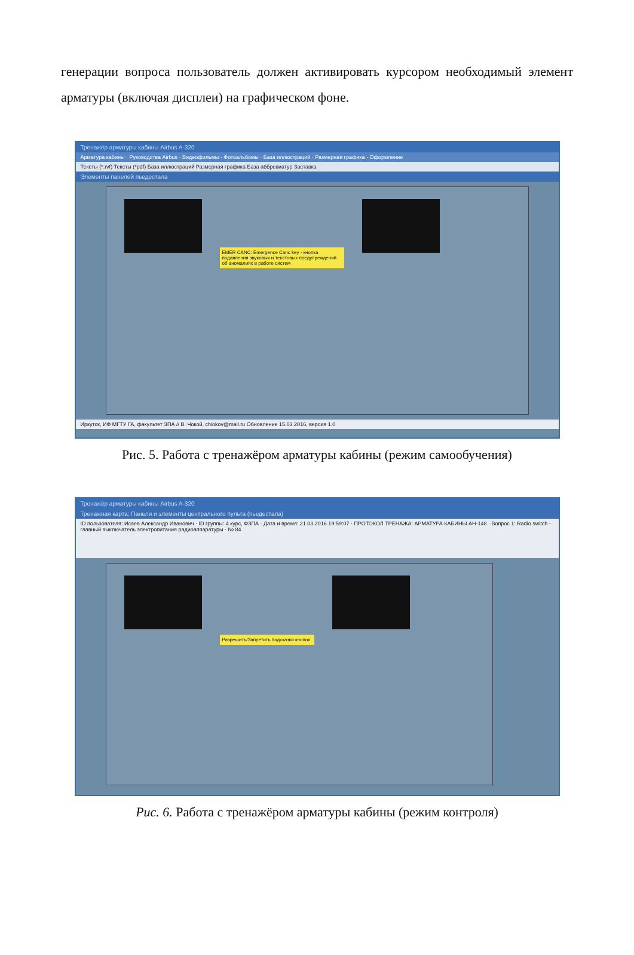генерации вопроса пользователь должен активировать курсором необходимый элемент арматуры (включая дисплеи) на графическом фоне.
Тренажёр арматуры кабины Airbus A-320
Арматура кабины · Руководства Airbus · Видеофильмы · Фотоальбомы · База иллюстраций · Размерная графика · Оформление
Тексты (*.rvf) Тексты (*pdf) База иллюстраций Размерная графика База аббревиатур Заставка
Элементы панелей пьедестала
EMER CANC: Emergence Canc key - кнопка подавления звуковых и текстовых предупреждений об аномалиях в работе систем
Иркутск, ИФ МГТУ ГА, факультет ЗПА // В. Чокой, chiokov@mail.ru Обновление 15.03.2016, версия 1.0
Рис. 5. Работа с тренажёром арматуры кабины (режим самообучения)
Тренажёр арматуры кабины Airbus A-320
Тренажная карта: Панели и элементы центрального пульта (пьедестала)
ID пользователя: Исаев Александр Иванович · ID группы: 4 курс, ФЗПА · Дата и время: 21.03.2016 19:59:07 · ПРОТОКОЛ ТРЕНАЖА: АРМАТУРА КАБИНЫ АН-148 · Вопрос 1: Radio switch - главный выключатель электропитания радиоаппаратуры · № 84
Разрешить/Запретить подсказки кнопок
Рис. 6. Работа с тренажёром арматуры кабины (режим контроля)